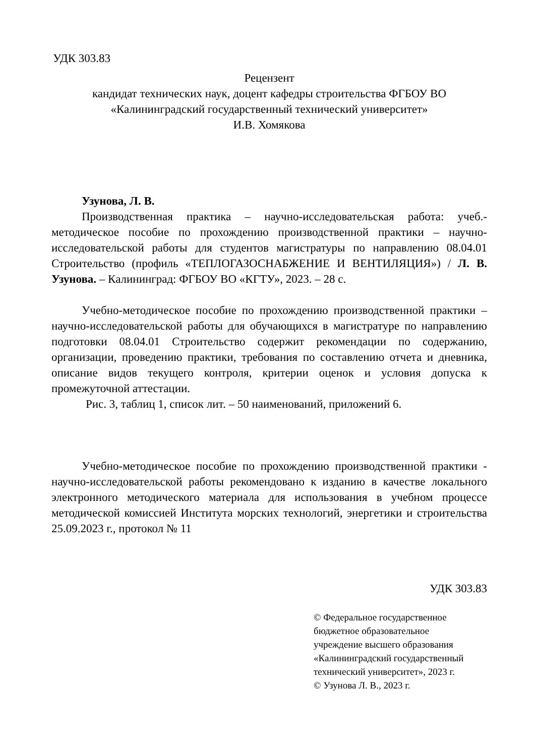УДК 303.83
Рецензент
кандидат технических наук, доцент кафедры строительства ФГБОУ ВО
«Калининградский государственный технический университет»
И.В. Хомякова
Узунова, Л. В.
Производственная практика – научно-исследовательская работа: учеб.-методическое пособие по прохождению производственной практики – научно-исследовательской работы для студентов магистратуры по направлению 08.04.01 Строительство (профиль «ТЕПЛОГАЗОСНАБЖЕНИЕ И ВЕНТИЛЯЦИЯ») / Л. В. Узунова. – Калининград: ФГБОУ ВО «КГТУ», 2023. – 28 с.
Учебно-методическое пособие по прохождению производственной практики – научно-исследовательской работы для обучающихся в магистратуре по направлению подготовки 08.04.01 Строительство содержит рекомендации по содержанию, организации, проведению практики, требования по составлению отчета и дневника, описание видов текущего контроля, критерии оценок и условия допуска к промежуточной аттестации.
Рис. 3, таблиц 1, список лит. – 50 наименований, приложений 6.
Учебно-методическое пособие по прохождению производственной практики - научно-исследовательской работы рекомендовано к изданию в качестве локального электронного методического материала для использования в учебном процессе методической комиссией Института морских технологий, энергетики и строительства 25.09.2023 г., протокол № 11
УДК 303.83
© Федеральное государственное
бюджетное образовательное
учреждение высшего образования
«Калининградский государственный
технический университет», 2023 г.
© Узунова Л. В., 2023 г.